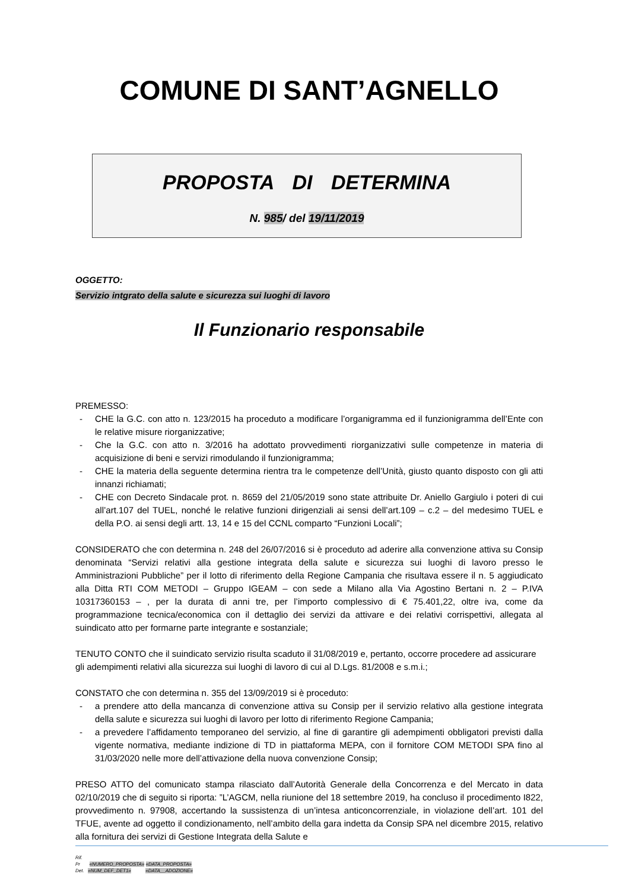COMUNE DI SANT’AGNELLO
PROPOSTA DI DETERMINA
N. 985/ del 19/11/2019
OGGETTO:
Servizio intgrato della salute e sicurezza sui luoghi di lavoro
Il Funzionario responsabile
PREMESSO:
- CHE la G.C. con atto n. 123/2015 ha proceduto a modificare l’organigramma ed il funzionigramma dell’Ente con le relative misure riorganizzative;
- Che la G.C. con atto n. 3/2016 ha adottato provvedimenti riorganizzativi sulle competenze in materia di acquisizione di beni e servizi rimodulando il funzionigramma;
- CHE la materia della seguente determina rientra tra le competenze dell’Unità, giusto quanto disposto con gli atti innanzi richiamati;
- CHE con Decreto Sindacale prot. n. 8659 del 21/05/2019 sono state attribuite Dr. Aniello Gargiulo i poteri di cui all’art.107 del TUEL, nonché le relative funzioni dirigenziali ai sensi dell’art.109 – c.2 – del medesimo TUEL e della P.O. ai sensi degli artt. 13, 14 e 15 del CCNL comparto “Funzioni Locali”;
CONSIDERATO che con determina n. 248 del 26/07/2016 si è proceduto ad aderire alla convenzione attiva su Consip denominata “Servizi relativi alla gestione integrata della salute e sicurezza sui luoghi di lavoro presso le Amministrazioni Pubbliche” per il lotto di riferimento della Regione Campania che risultava essere il n. 5 aggiudicato alla Ditta RTI COM METODI – Gruppo IGEAM – con sede a Milano alla Via Agostino Bertani n. 2 – P.IVA 10317360153 – , per la durata di anni tre, per l’importo complessivo di € 75.401,22, oltre iva, come da programmazione tecnica/economica con il dettaglio dei servizi da attivare e dei relativi corrispettivi, allegata al suindicato atto per formarne parte integrante e sostanziale;
TENUTO CONTO che il suindicato servizio risulta scaduto il 31/08/2019 e, pertanto, occorre procedere ad assicurare gli adempimenti relativi alla sicurezza sui luoghi di lavoro di cui al D.Lgs. 81/2008 e s.m.i.;
CONSTATO che con determina n. 355 del 13/09/2019 si è proceduto:
- a prendere atto della mancanza di convenzione attiva su Consip per il servizio relativo alla gestione integrata della salute e sicurezza sui luoghi di lavoro per lotto di riferimento Regione Campania;
- a prevedere l’affidamento temporaneo del servizio, al fine di garantire gli adempimenti obbligatori previsti dalla vigente normativa, mediante indizione di TD in piattaforma MEPA, con il fornitore COM METODI SPA fino al 31/03/2020 nelle more dell’attivazione della nuova convenzione Consip;
PRESO ATTO del comunicato stampa rilasciato dall’Autorità Generale della Concorrenza e del Mercato in data 02/10/2019 che di seguito si riporta: ”L’AGCM, nella riunione del 18 settembre 2019, ha concluso il procedimento I822, provvedimento n. 97908, accertando la sussistenza di un’intesa anticoncorrenziale, in violazione dell’art. 101 del TFUE, avente ad oggetto il condizionamento, nell’ambito della gara indetta da Consip SPA nel dicembre 2015, relativo alla fornitura dei servizi di Gestione Integrata della Salute e
Rif.
Pr «NUMERO_PROPOSTA» «DATA_PROPOSTA»
Det. «NUM_DEF_DET1» «DATA__ADOZIONE»